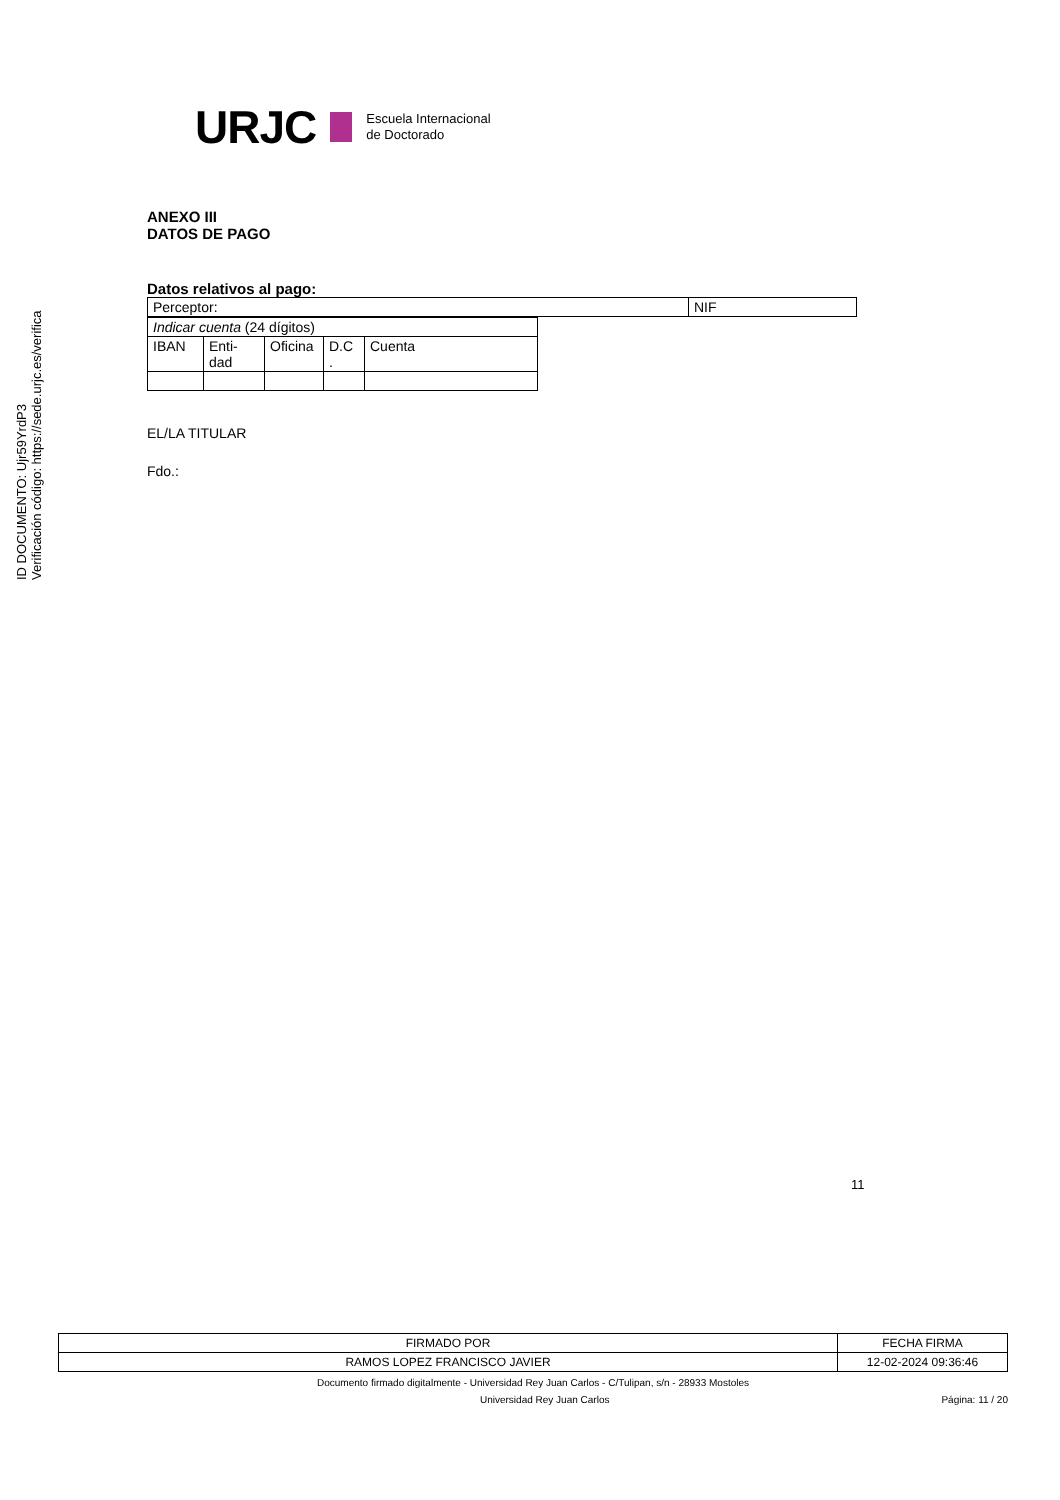ID DOCUMENTO: Ujr59YrdP3
Verificación código: https://sede.urjc.es/verifica
URJC Escuela Internacional
de Doctorado
ANEXO III
DATOS DE PAGO
Datos relativos al pago:
| Perceptor: | NIF |
| Indicar cuenta (24 dígitos) | | | | |
| IBAN | Enti- dad | Oficina | D.C . | Cuenta |
EL/LA TITULAR
Fdo.:
11
| FIRMADO POR | FECHA FIRMA |
| RAMOS LOPEZ FRANCISCO JAVIER | 12-02-2024 09:36:46 |
Documento firmado digitalmente - Universidad Rey Juan Carlos - C/Tulipan, s/n - 28933 Mostoles
Universidad Rey Juan Carlos Página: 11 / 20